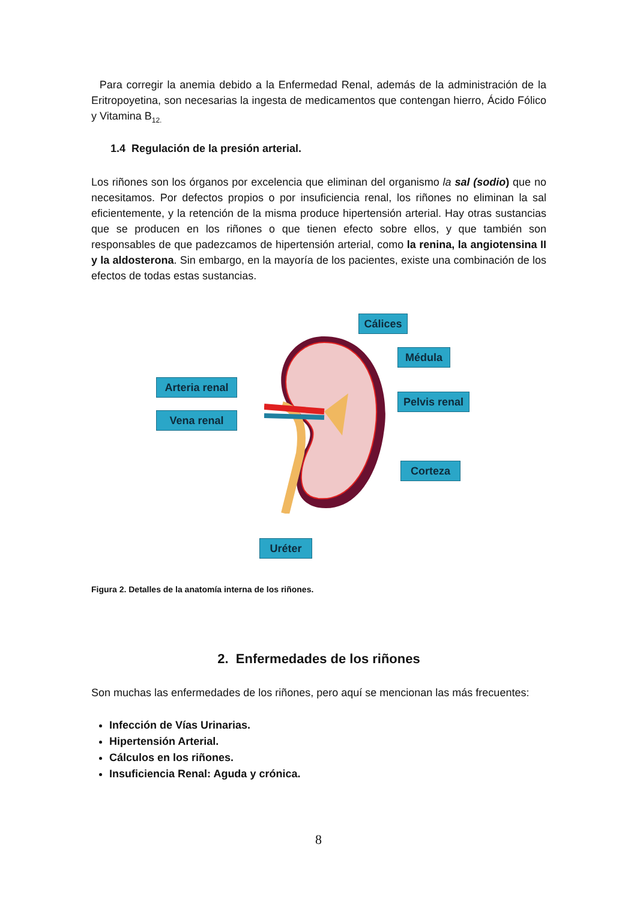Para corregir la anemia debido a la Enfermedad Renal, además de la administración de la Eritropoyetina, son necesarias la ingesta de medicamentos que contengan hierro, Ácido Fólico y Vitamina B<sub>12.</sub>
1.4 Regulación de la presión arterial.
Los riñones son los órganos por excelencia que eliminan del organismo la sal (sodio) que no necesitamos. Por defectos propios o por insuficiencia renal, los riñones no eliminan la sal eficientemente, y la retención de la misma produce hipertensión arterial. Hay otras sustancias que se producen en los riñones o que tienen efecto sobre ellos, y que también son responsables de que padezcamos de hipertensión arterial, como la renina, la angiotensina II y la aldosterona. Sin embargo, en la mayoría de los pacientes, existe una combinación de los efectos de todas estas sustancias.
Arteria renal
Vena renal
Cálices
Médula
Pelvis renal
Corteza
Uréter
Figura 2. Detalles de la anatomía interna de los riñones.
2. Enfermedades de los riñones
Son muchas las enfermedades de los riñones, pero aquí se mencionan las más frecuentes:
Infección de Vías Urinarias.
Hipertensión Arterial.
Cálculos en los riñones.
Insuficiencia Renal: Aguda y crónica.
8